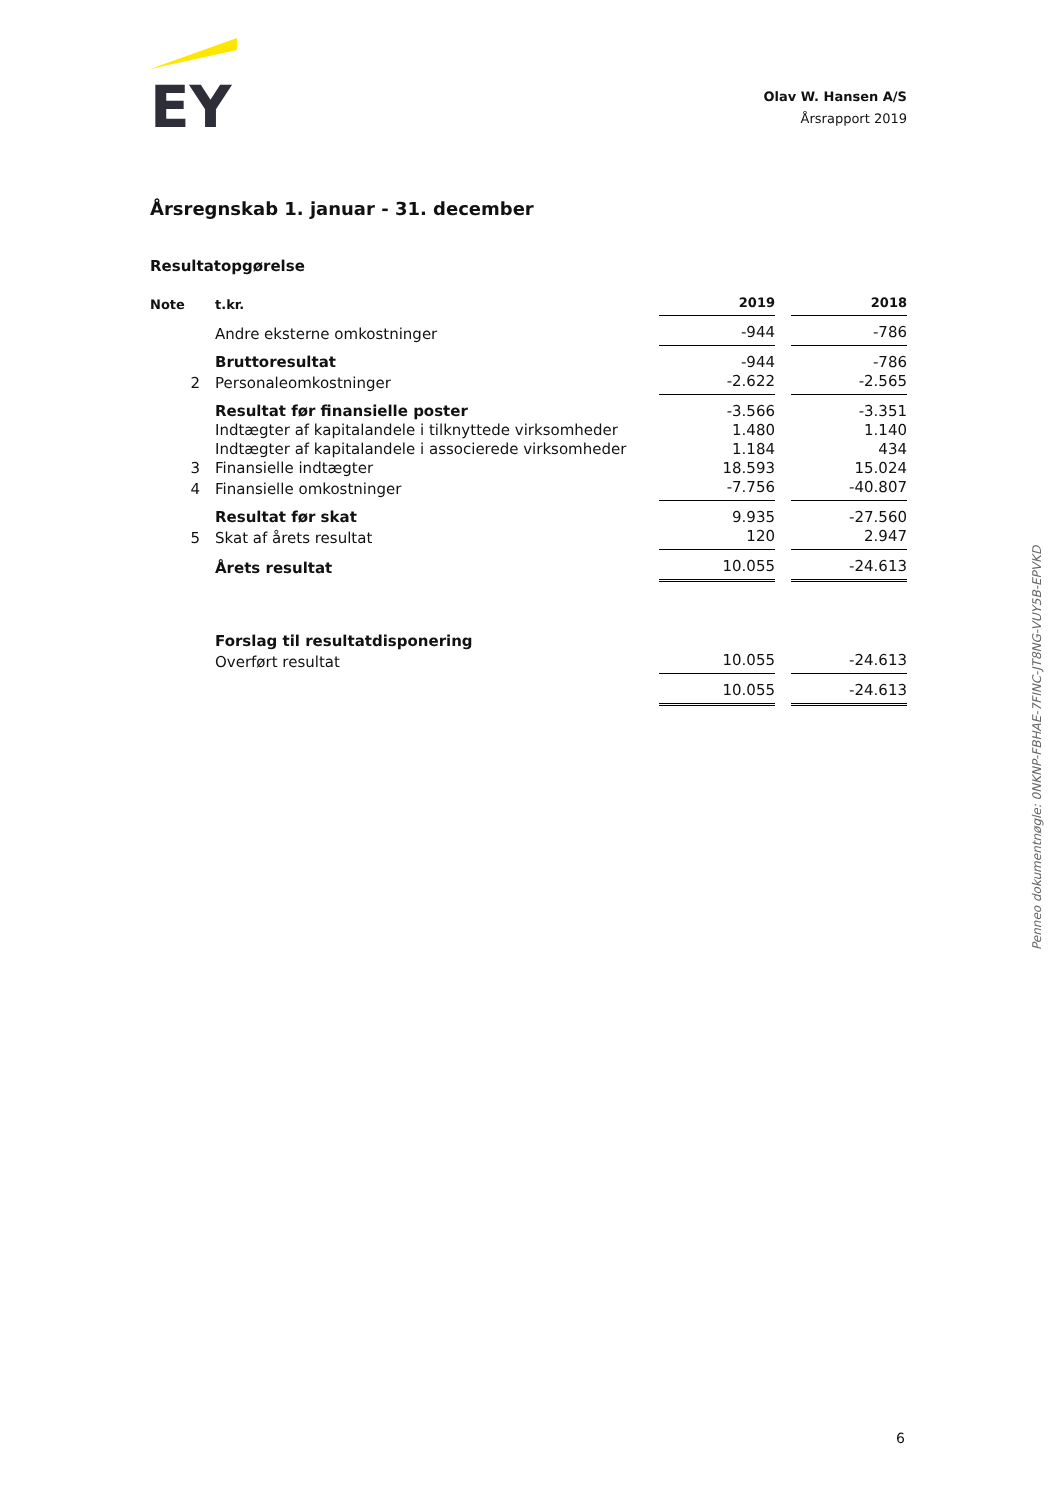EY
Olav W. Hansen A/S
Årsrapport 2019
Årsregnskab 1. januar - 31. december
Resultatopgørelse
| Note | t.kr. | 2019 | | 2018 |
| | Andre eksterne omkostninger | -944 | | -786 |
| | Bruttoresultat | -944 | | -786 |
| 2 | Personaleomkostninger | -2.622 | | -2.565 |
| | Resultat før finansielle poster | -3.566 | | -3.351 |
| | Indtægter af kapitalandele i tilknyttede virksomheder | 1.480 | | 1.140 |
| | Indtægter af kapitalandele i associerede virksomheder | 1.184 | | 434 |
| 3 | Finansielle indtægter | 18.593 | | 15.024 |
| 4 | Finansielle omkostninger | -7.756 | | -40.807 |
| | Resultat før skat | 9.935 | | -27.560 |
| 5 | Skat af årets resultat | 120 | | 2.947 |
| | Årets resultat | 10.055 | | -24.613 |
| | Forslag til resultatdisponering | | | |
| | Overført resultat | 10.055 | | -24.613 |
| | | 10.055 | | -24.613 |
Penneo dokumentnøgle: 0NKNP-FBHAE-7FINC-JT8NG-VUY5B-EPVKD
6